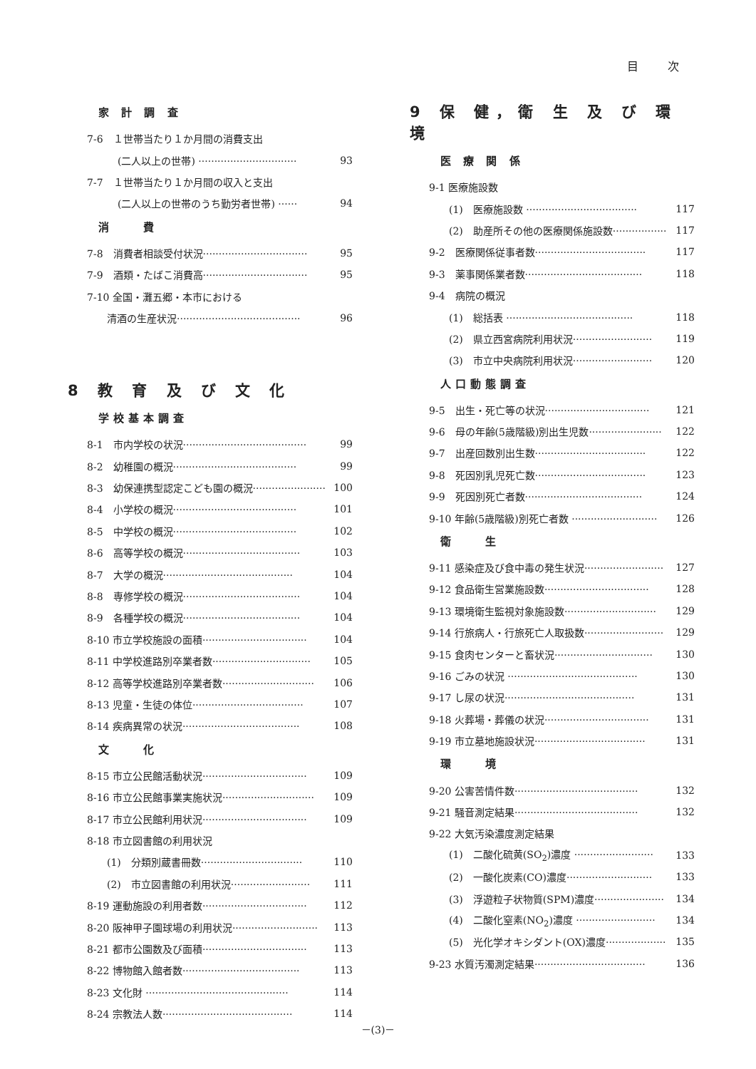目 次
家 計 調 査
7-6　１世帯当たり１か月間の消費支出
(二人以上の世帯) ······························· 93
7-7　１世帯当たり１か月間の収入と支出
(二人以上の世帯のうち勤労者世帯) ······ 94
消　　費
7-8　消費者相談受付状況································· 95
7-9　酒類・たばこ消費高································· 95
7-10 全国・灘五郷・本市における
清酒の生産状況······································· 96
8 教 育 及 び 文 化
学校基本調査
8-1　市内学校の状況······································· 99
8-2　幼稚園の概況······································· 99
8-3　幼保連携型認定こども園の概況······················· 100
8-4　小学校の概況······································· 101
8-5　中学校の概況······································· 102
8-6　高等学校の概況····································· 103
8-7　大学の概況········································· 104
8-8　専修学校の概況····································· 104
8-9　各種学校の概況····································· 104
8-10 市立学校施設の面積································· 104
8-11 中学校進路別卒業者数······························· 105
8-12 高等学校進路別卒業者数····························· 106
8-13 児童・生徒の体位··································· 107
8-14 疾病異常の状況····································· 108
文　　化
8-15 市立公民館活動状況································· 109
8-16 市立公民館事業実施状況····························· 109
8-17 市立公民館利用状況································· 109
8-18 市立図書館の利用状況
(1)　分類別蔵書冊数································ 110
(2)　市立図書館の利用状況························· 111
8-19 運動施設の利用者数································· 112
8-20 阪神甲子園球場の利用状況··························· 113
8-21 都市公園数及び面積································· 113
8-22 博物館入館者数····································· 113
8-23 文化財 ············································· 114
8-24 宗教法人数········································· 114
9 保 健，衛 生 及 び 環 境
医 療 関 係
9-1 医療施設数
(1)　医療施設数 ··································· 117
(2)　助産所その他の医療関係施設数················· 117
9-2　医療関係従事者数··································· 117
9-3　薬事関係業者数····································· 118
9-4　病院の概況
(1)　総括表 ········································ 118
(2)　県立西宮病院利用状況························· 119
(3)　市立中央病院利用状況························· 120
人口動態調査
9-5　出生・死亡等の状況································· 121
9-6　母の年齢(5歳階級)別出生児数······················· 122
9-7　出産回数別出生数··································· 122
9-8　死因別乳児死亡数··································· 123
9-9　死因別死亡者数····································· 124
9-10 年齢(5歳階級)別死亡者数 ··························· 126
衛　　生
9-11 感染症及び食中毒の発生状況························· 127
9-12 食品衛生営業施設数································· 128
9-13 環境衛生監視対象施設数····························· 129
9-14 行旅病人・行旅死亡人取扱数························· 129
9-15 食肉センターと畜状況······························· 130
9-16 ごみの状況 ········································· 130
9-17 し尿の状況········································· 131
9-18 火葬場・葬儀の状況································· 131
9-19 市立墓地施設状況··································· 131
環　　境
9-20 公害苦情件数······································· 132
9-21 騒音測定結果······································· 132
9-22 大気汚染濃度測定結果
(1)　二酸化硫黄(SO<sub>2</sub>)濃度 ························· 133
(2)　一酸化炭素(CO)濃度··························· 133
(3)　浮遊粒子状物質(SPM)濃度······················ 134
(4)　二酸化窒素(NO<sub>2</sub>)濃度 ························· 134
(5)　光化学オキシダント(OX)濃度··················· 135
9-23 水質汚濁測定結果··································· 136
－(3)－